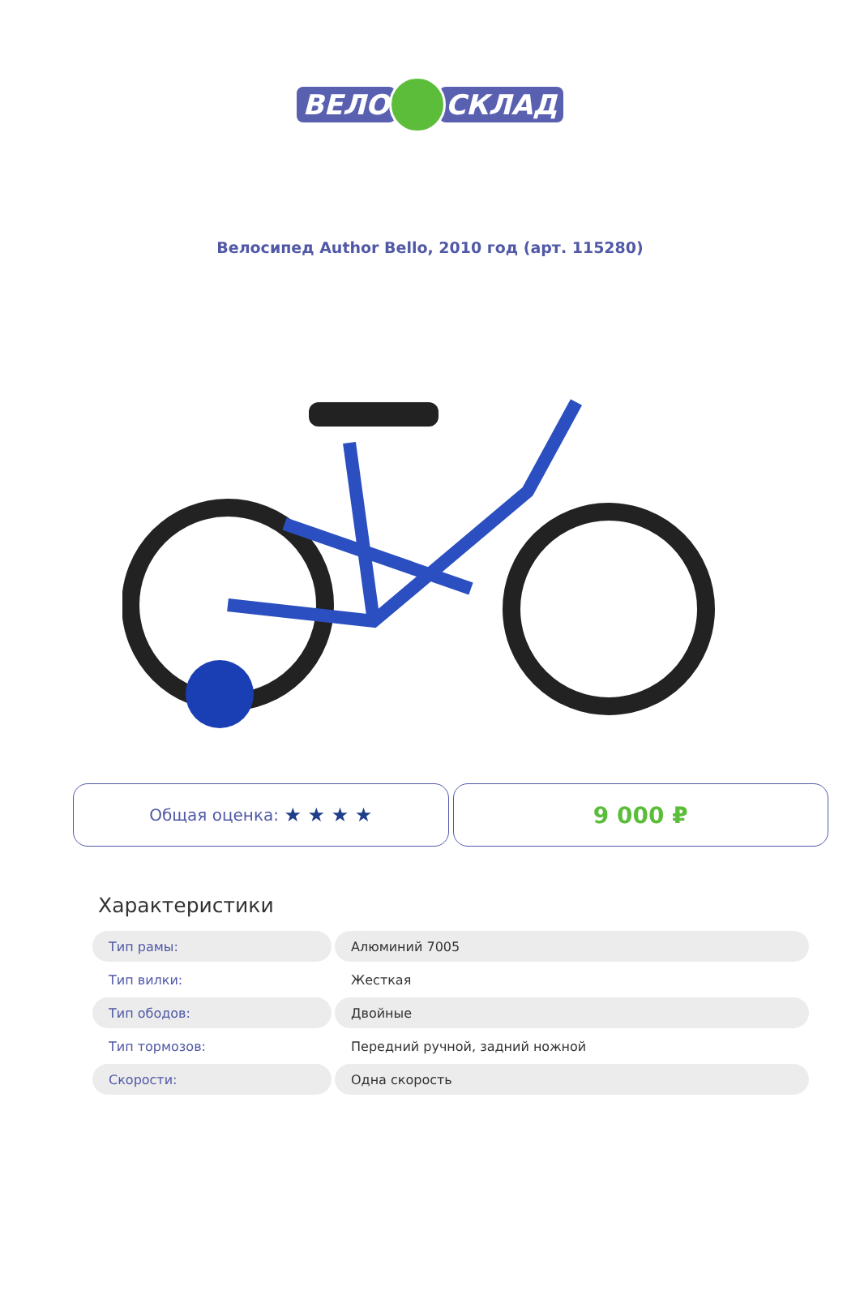ВЕЛО СКЛАД
Велосипед Author Bello, 2010 год (арт. 115280)
Общая оценка: ★ ★ ★ ★
9 000 ₽
Характеристики
| Тип рамы: | Алюминий 7005 |
| Тип вилки: | Жесткая |
| Тип ободов: | Двойные |
| Тип тормозов: | Передний ручной, задний ножной |
| Скорости: | Одна скорость |